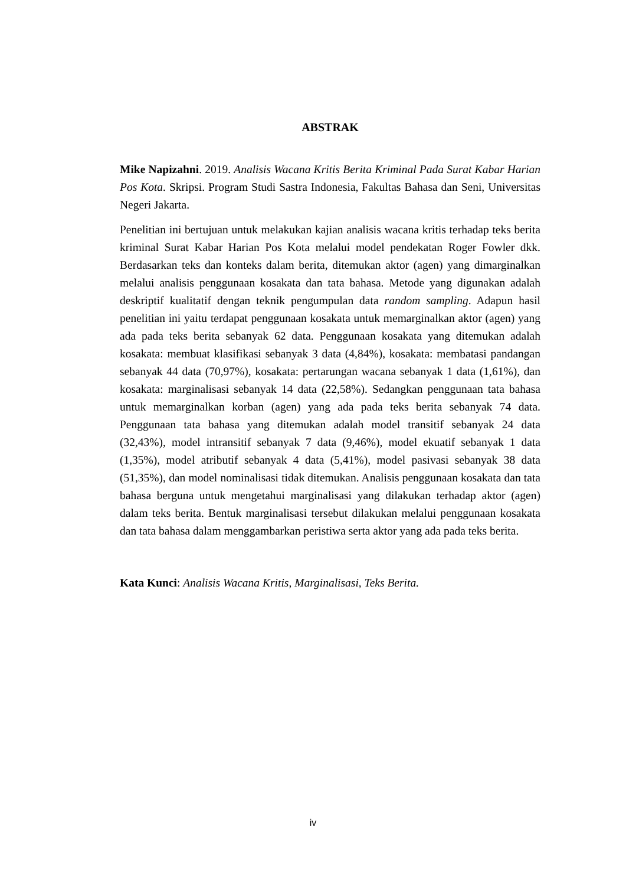ABSTRAK
Mike Napizahni. 2019. Analisis Wacana Kritis Berita Kriminal Pada Surat Kabar Harian Pos Kota. Skripsi. Program Studi Sastra Indonesia, Fakultas Bahasa dan Seni, Universitas Negeri Jakarta.
Penelitian ini bertujuan untuk melakukan kajian analisis wacana kritis terhadap teks berita kriminal Surat Kabar Harian Pos Kota melalui model pendekatan Roger Fowler dkk. Berdasarkan teks dan konteks dalam berita, ditemukan aktor (agen) yang dimarginalkan melalui analisis penggunaan kosakata dan tata bahasa. Metode yang digunakan adalah deskriptif kualitatif dengan teknik pengumpulan data random sampling. Adapun hasil penelitian ini yaitu terdapat penggunaan kosakata untuk memarginalkan aktor (agen) yang ada pada teks berita sebanyak 62 data. Penggunaan kosakata yang ditemukan adalah kosakata: membuat klasifikasi sebanyak 3 data (4,84%), kosakata: membatasi pandangan sebanyak 44 data (70,97%), kosakata: pertarungan wacana sebanyak 1 data (1,61%), dan kosakata: marginalisasi sebanyak 14 data (22,58%). Sedangkan penggunaan tata bahasa untuk memarginalkan korban (agen) yang ada pada teks berita sebanyak 74 data. Penggunaan tata bahasa yang ditemukan adalah model transitif sebanyak 24 data (32,43%), model intransitif sebanyak 7 data (9,46%), model ekuatif sebanyak 1 data (1,35%), model atributif sebanyak 4 data (5,41%), model pasivasi sebanyak 38 data (51,35%), dan model nominalisasi tidak ditemukan. Analisis penggunaan kosakata dan tata bahasa berguna untuk mengetahui marginalisasi yang dilakukan terhadap aktor (agen) dalam teks berita. Bentuk marginalisasi tersebut dilakukan melalui penggunaan kosakata dan tata bahasa dalam menggambarkan peristiwa serta aktor yang ada pada teks berita.
Kata Kunci: Analisis Wacana Kritis, Marginalisasi, Teks Berita.
iv